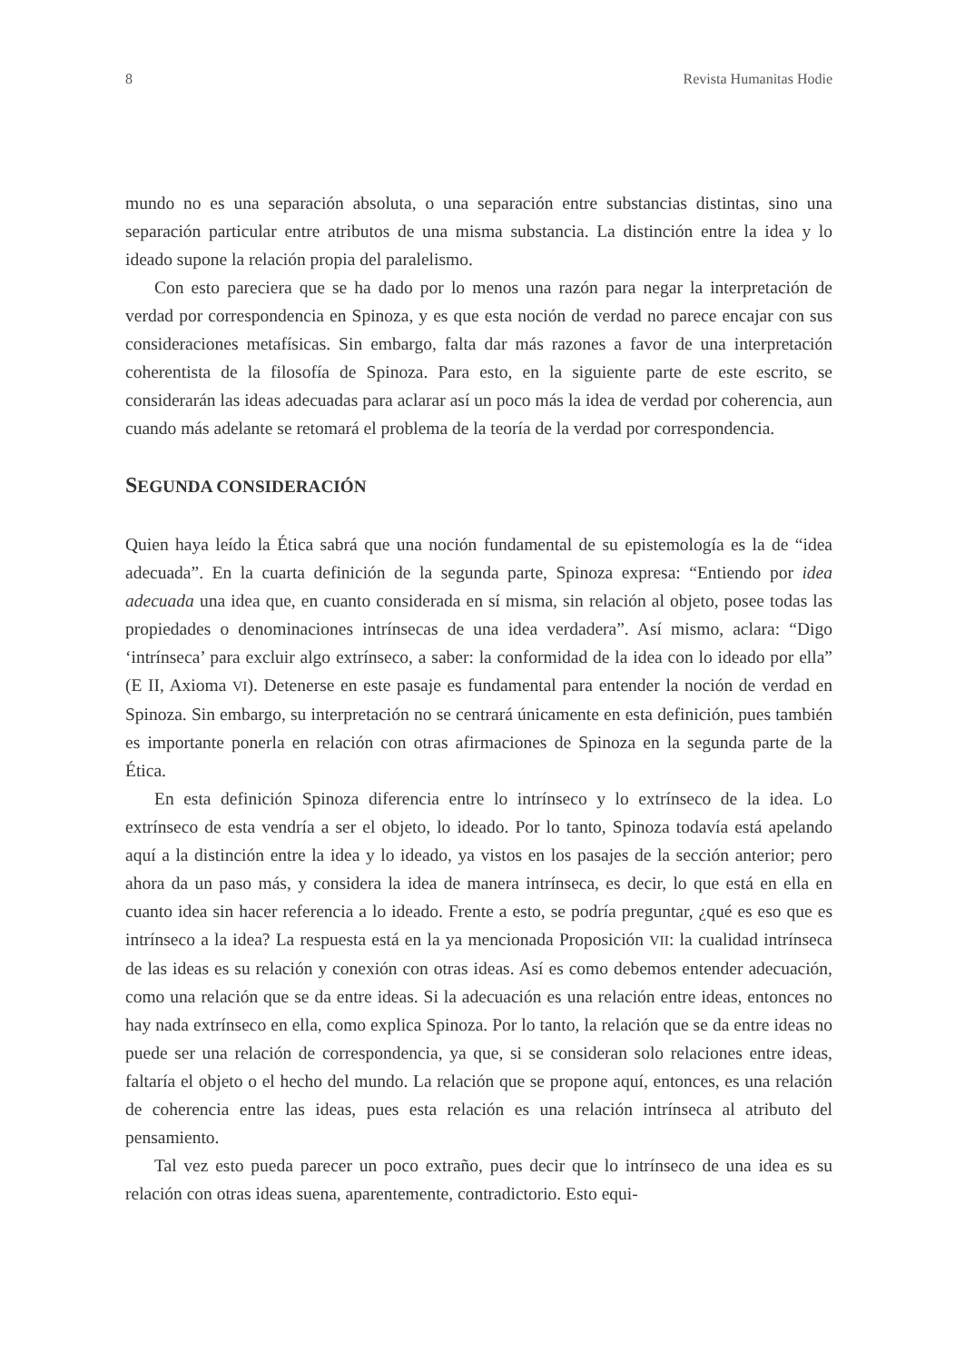8 Revista Humanitas Hodie
mundo no es una separación absoluta, o una separación entre substancias distintas, sino una separación particular entre atributos de una misma substancia. La distinción entre la idea y lo ideado supone la relación propia del paralelismo.
Con esto pareciera que se ha dado por lo menos una razón para negar la interpretación de verdad por correspondencia en Spinoza, y es que esta noción de verdad no parece encajar con sus consideraciones metafísicas. Sin embargo, falta dar más razones a favor de una interpretación coherentista de la filosofía de Spinoza. Para esto, en la siguiente parte de este escrito, se considerarán las ideas adecuadas para aclarar así un poco más la idea de verdad por coherencia, aun cuando más adelante se retomará el problema de la teoría de la verdad por correspondencia.
SEGUNDA CONSIDERACIÓN
Quien haya leído la Ética sabrá que una noción fundamental de su epistemología es la de “idea adecuada”. En la cuarta definición de la segunda parte, Spinoza expresa: “Entiendo por idea adecuada una idea que, en cuanto considerada en sí misma, sin relación al objeto, posee todas las propiedades o denominaciones intrínsecas de una idea verdadera”. Así mismo, aclara: “Digo ‘intrínseca’ para excluir algo extrínseco, a saber: la conformidad de la idea con lo ideado por ella” (E II, Axioma VI). Detenerse en este pasaje es fundamental para entender la noción de verdad en Spinoza. Sin embargo, su interpretación no se centrará únicamente en esta definición, pues también es importante ponerla en relación con otras afirmaciones de Spinoza en la segunda parte de la Ética.
En esta definición Spinoza diferencia entre lo intrínseco y lo extrínseco de la idea. Lo extrínseco de esta vendría a ser el objeto, lo ideado. Por lo tanto, Spinoza todavía está apelando aquí a la distinción entre la idea y lo ideado, ya vistos en los pasajes de la sección anterior; pero ahora da un paso más, y considera la idea de manera intrínseca, es decir, lo que está en ella en cuanto idea sin hacer referencia a lo ideado. Frente a esto, se podría preguntar, ¿qué es eso que es intrínseco a la idea? La respuesta está en la ya mencionada Proposición VII: la cualidad intrínseca de las ideas es su relación y conexión con otras ideas. Así es como debemos entender adecuación, como una relación que se da entre ideas. Si la adecuación es una relación entre ideas, entonces no hay nada extrínseco en ella, como explica Spinoza. Por lo tanto, la relación que se da entre ideas no puede ser una relación de correspondencia, ya que, si se consideran solo relaciones entre ideas, faltaría el objeto o el hecho del mundo. La relación que se propone aquí, entonces, es una relación de coherencia entre las ideas, pues esta relación es una relación intrínseca al atributo del pensamiento.
Tal vez esto pueda parecer un poco extraño, pues decir que lo intrínseco de una idea es su relación con otras ideas suena, aparentemente, contradictorio. Esto equi-